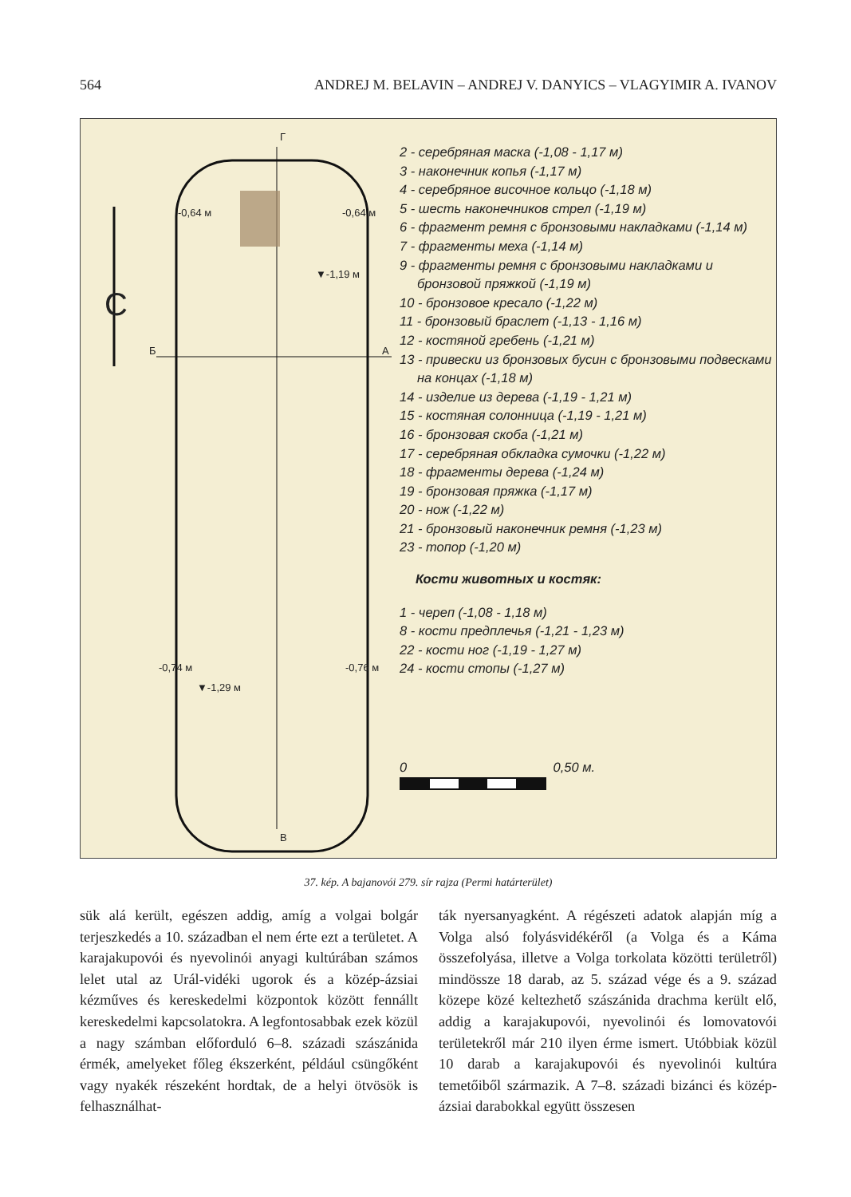564 ANDREJ M. BELAVIN – ANDREJ V. DANYICS – VLAGYIMIR A. IVANOV
Г
В
Б А
-0,64 м -0,64 м
▼-1,19 м
-0,74 м -0,76 м
▼-1,29 м
С
2 - серебряная маска (-1,08 - 1,17 м)
3 - наконечник копья (-1,17 м)
4 - серебряное височное кольцо (-1,18 м)
5 - шесть наконечников стрел (-1,19 м)
6 - фрагмент ремня с бронзовыми накладками (-1,14 м)
7 - фрагменты меха (-1,14 м)
9 - фрагменты ремня с бронзовыми накладками и
бронзовой пряжкой (-1,19 м)
10 - бронзовое кресало (-1,22 м)
11 - бронзовый браслет (-1,13 - 1,16 м)
12 - костяной гребень (-1,21 м)
13 - привески из бронзовых бусин с бронзовыми подвесками
на концах (-1,18 м)
14 - изделие из дерева (-1,19 - 1,21 м)
15 - костяная солонница (-1,19 - 1,21 м)
16 - бронзовая скоба (-1,21 м)
17 - серебряная обкладка сумочки (-1,22 м)
18 - фрагменты дерева (-1,24 м)
19 - бронзовая пряжка (-1,17 м)
20 - нож (-1,22 м)
21 - бронзовый наконечник ремня (-1,23 м)
23 - топор (-1,20 м)
Кости животных и костяк:
1 - череп (-1,08 - 1,18 м)
8 - кости предплечья (-1,21 - 1,23 м)
22 - кости ног (-1,19 - 1,27 м)
24 - кости стопы (-1,27 м)
0 0,50 м.
37. kép. A bajanovói 279. sír rajza (Permi határterület)
sük alá került, egészen addig, amíg a volgai bolgár terjeszkedés a 10. században el nem érte ezt a terü­letet. A karajakupovói és nyevolinói anyagi kultú­rában számos lelet utal az Urál-vidéki ugorok és a közép-ázsiai kézműves és kereskedelmi központok között fennállt kereskedelmi kapcsolatokra. A leg­fontosabbak ezek közül a nagy számban előfordu­ló 6–8. századi szászánida érmék, amelyeket főleg ékszerként, például csüngőként vagy nyakék része­ként hordtak, de a helyi ötvösök is felhasználhat-
ták nyersanyagként. A régészeti adatok alapján míg a Volga alsó folyásvidékéről (a Volga és a Káma összefolyása, illetve a Volga torkolata közötti terü­letről) mindössze 18 darab, az 5. század vége és a 9. század közepe közé keltezhető szászánida drach­ma került elő, addig a karajakupovói, nyevolinói és lomovatovói területekről már 210 ilyen érme ismert. Utóbbiak közül 10 darab a karajakupovói és nyevo­linói kultúra temetőiből származik. A 7–8. századi bizánci és közép-ázsiai darabokkal együtt összesen